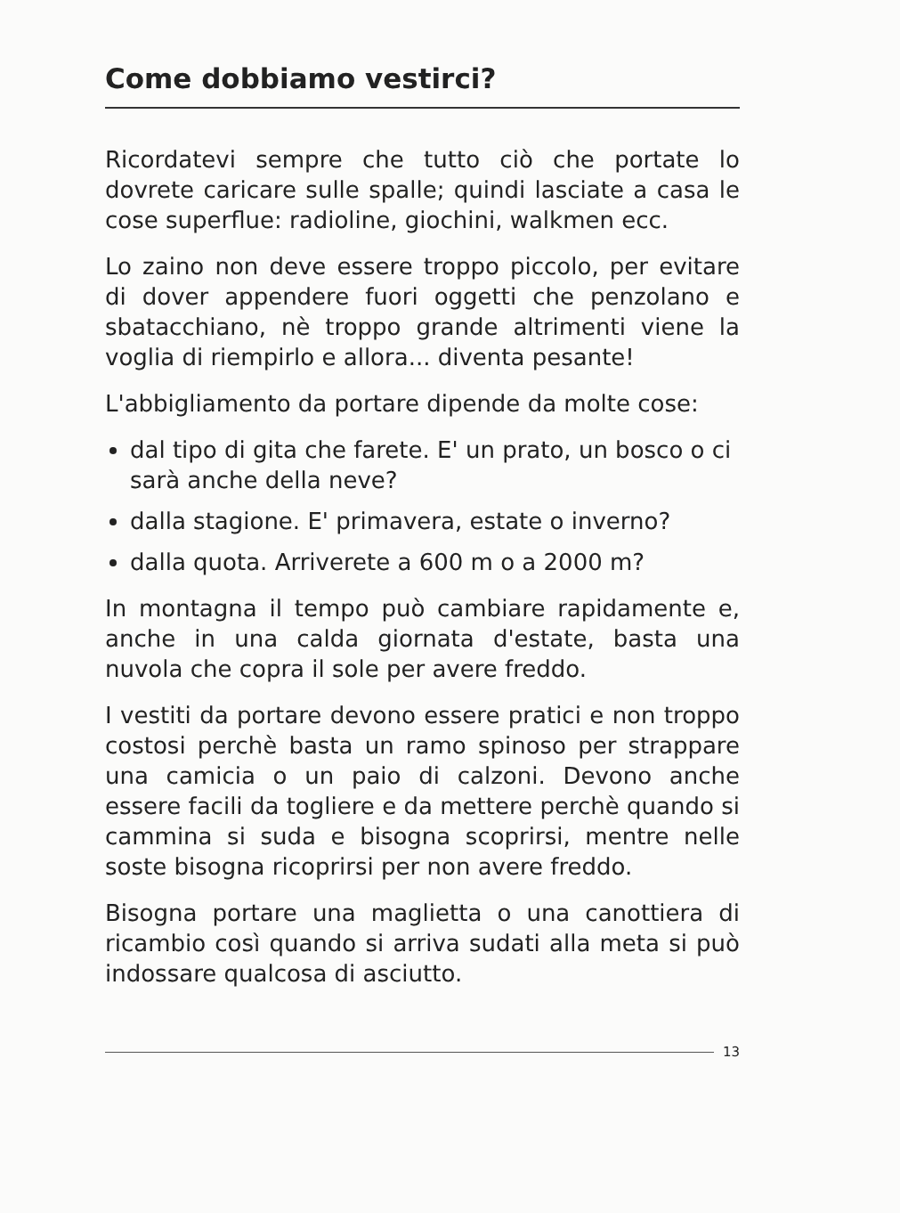Come dobbiamo vestirci?
Ricordatevi sempre che tutto ciò che portate lo dovrete caricare sulle spalle; quindi lasciate a casa le cose superflue: radioline, giochini, walkmen ecc.
Lo zaino non deve essere troppo piccolo, per evitare di dover appendere fuori oggetti che penzolano e sbatacchiano, nè troppo grande altrimenti viene la voglia di riempirlo e allora... diventa pesante!
L'abbigliamento da portare dipende da molte cose:
dal tipo di gita che farete. E' un prato, un bosco o ci sarà anche della neve?
dalla stagione. E' primavera, estate o inverno?
dalla quota. Arriverete a 600 m o a 2000 m?
In montagna il tempo può cambiare rapidamente e, anche in una calda giornata d'estate, basta una nuvola che copra il sole per avere freddo.
I vestiti da portare devono essere pratici e non troppo costosi perchè basta un ramo spinoso per strappare una camicia o un paio di calzoni. Devono anche essere facili da togliere e da mettere perchè quando si cammina si suda e bisogna scoprirsi, mentre nelle soste bisogna ricoprirsi per non avere freddo.
Bisogna portare una maglietta o una canottiera di ricambio così quando si arriva sudati alla meta si può indossare qualcosa di asciutto.
13